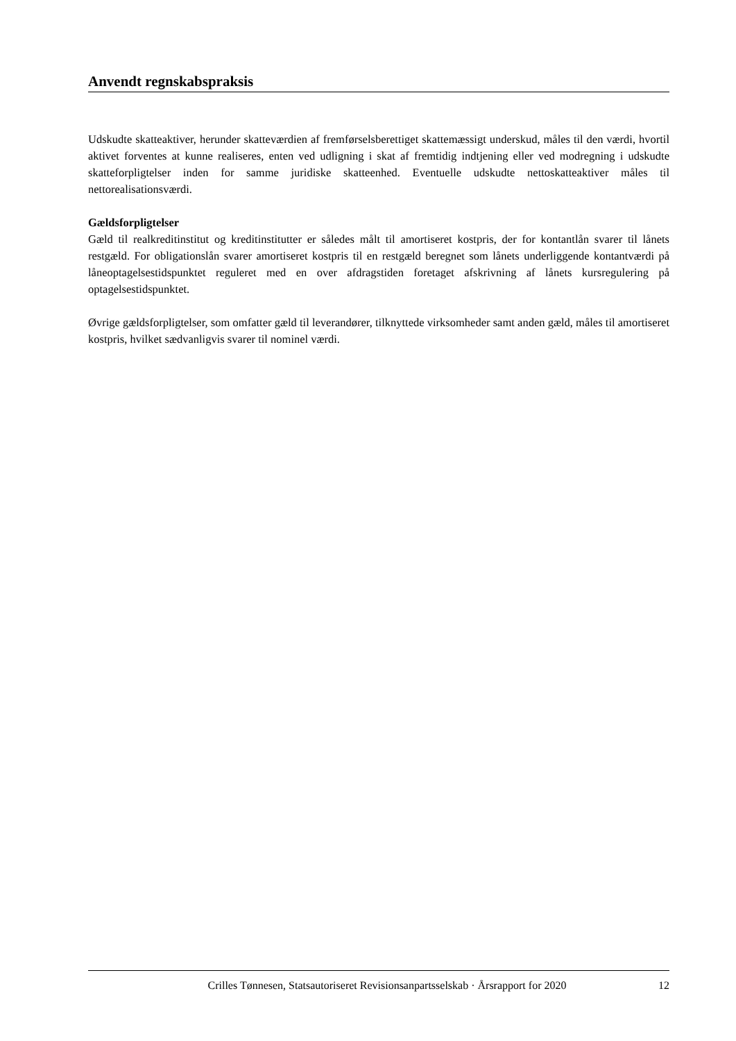Anvendt regnskabspraksis
Udskudte skatteaktiver, herunder skatteværdien af fremførselsberettiget skattemæssigt underskud, måles til den værdi, hvortil aktivet forventes at kunne realiseres, enten ved udligning i skat af fremtidig indtjening eller ved modregning i udskudte skatteforpligtelser inden for samme juridiske skatteenhed. Eventuelle udskudte nettoskatteaktiver måles til nettorealisationsværdi.
Gældsforpligtelser
Gæld til realkreditinstitut og kreditinstitutter er således målt til amortiseret kostpris, der for kontantlån svarer til lånets restgæld. For obligationslån svarer amortiseret kostpris til en restgæld beregnet som lånets underliggende kontantværdi på låneoptagelsestidspunktet reguleret med en over afdragstiden foretaget afskrivning af lånets kursregulering på optagelsestidspunktet.
Øvrige gældsforpligtelser, som omfatter gæld til leverandører, tilknyttede virksomheder samt anden gæld, måles til amortiseret kostpris, hvilket sædvanligvis svarer til nominel værdi.
Crilles Tønnesen, Statsautoriseret Revisionsanpartsselskab · Årsrapport for 2020 12